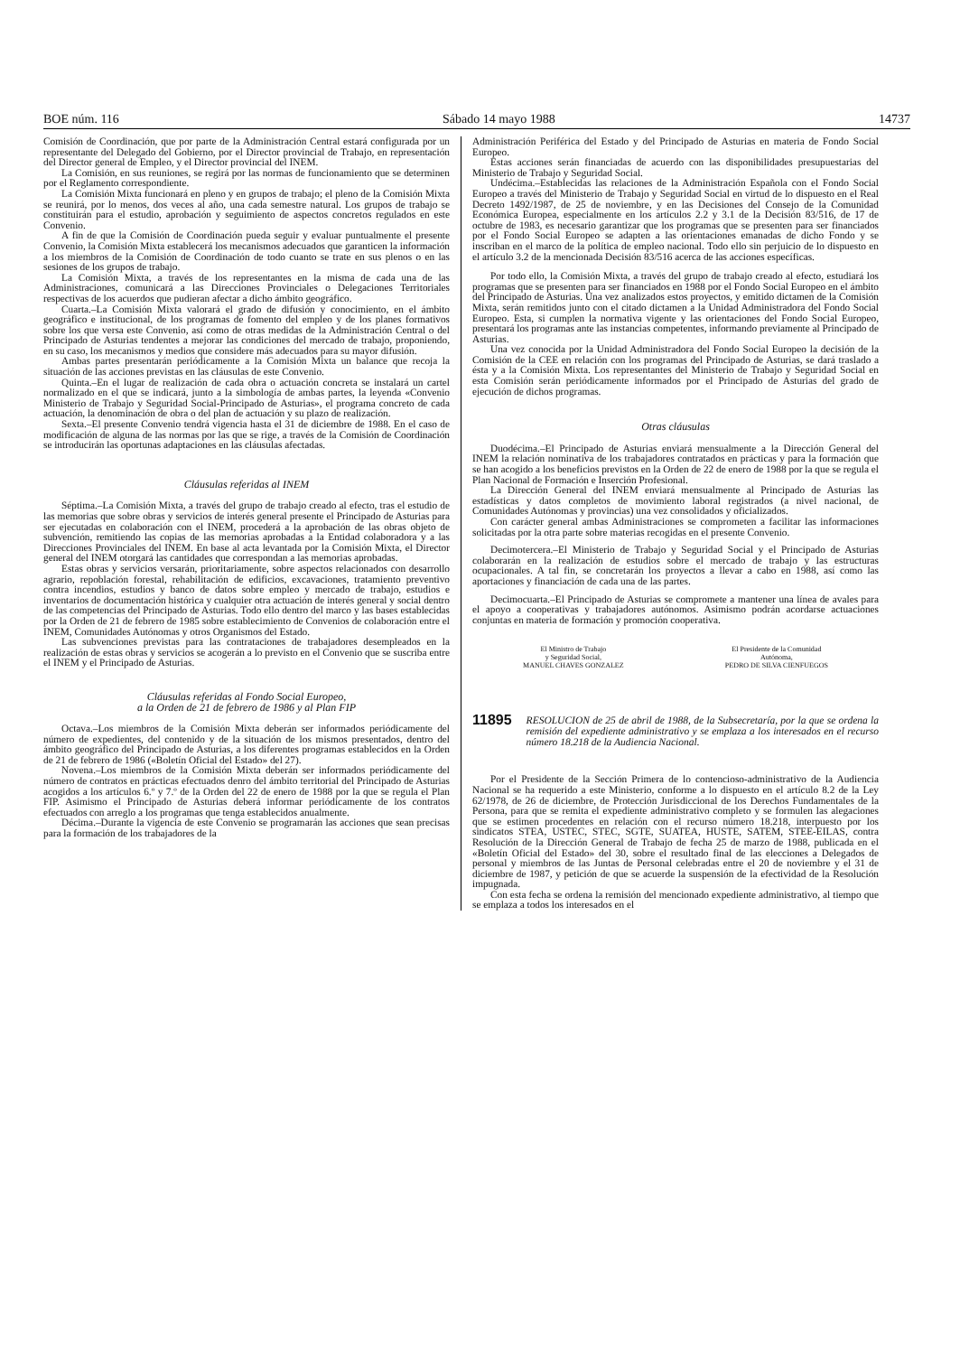BOE núm. 116 Sábado 14 mayo 1988 14737
Comisión de Coordinación, que por parte de la Administración Central estará configurada por un representante del Delegado del Gobierno, por el Director provincial de Trabajo, en representación del Director general de Empleo, y el Director provincial del INEM.
La Comisión, en sus reuniones, se regirá por las normas de funcionamiento que se determinen por el Reglamento correspondiente.
La Comisión Mixta funcionará en pleno y en grupos de trabajo; el pleno de la Comisión Mixta se reunirá, por lo menos, dos veces al año, una cada semestre natural. Los grupos de trabajo se constituirán para el estudio, aprobación y seguimiento de aspectos concretos regulados en este Convenio.
A fin de que la Comisión de Coordinación pueda seguir y evaluar puntualmente el presente Convenio, la Comisión Mixta establecerá los mecanismos adecuados que garanticen la información a los miembros de la Comisión de Coordinación de todo cuanto se trate en sus plenos o en las sesiones de los grupos de trabajo.
La Comisión Mixta, a través de los representantes en la misma de cada una de las Administraciones, comunicará a las Direcciones Provinciales o Delegaciones Territoriales respectivas de los acuerdos que pudieran afectar a dicho ámbito geográfico.
Cuarta.–La Comisión Mixta valorará el grado de difusión y conocimiento, en el ámbito geográfico e institucional, de los programas de fomento del empleo y de los planes formativos sobre los que versa este Convenio, así como de otras medidas de la Administración Central o del Principado de Asturias tendentes a mejorar las condiciones del mercado de trabajo, proponiendo, en su caso, los mecanismos y medios que considere más adecuados para su mayor difusión.
Ambas partes presentarán periódicamente a la Comisión Mixta un balance que recoja la situación de las acciones previstas en las cláusulas de este Convenio.
Quinta.–En el lugar de realización de cada obra o actuación concreta se instalará un cartel normalizado en el que se indicará, junto a la simbología de ambas partes, la leyenda «Convenio Ministerio de Trabajo y Seguridad Social-Principado de Asturias», el programa concreto de cada actuación, la denominación de obra o del plan de actuación y su plazo de realización.
Sexta.–El presente Convenio tendrá vigencia hasta el 31 de diciembre de 1988. En el caso de modificación de alguna de las normas por las que se rige, a través de la Comisión de Coordinación se introducirán las oportunas adaptaciones en las cláusulas afectadas.
Cláusulas referidas al INEM
Séptima.–La Comisión Mixta, a través del grupo de trabajo creado al efecto, tras el estudio de las memorias que sobre obras y servicios de interés general presente el Principado de Asturias para ser ejecutadas en colaboración con el INEM, procederá a la aprobación de las obras objeto de subvención, remitiendo las copias de las memorias aprobadas a la Entidad colaboradora y a las Direcciones Provinciales del INEM. En base al acta levantada por la Comisión Mixta, el Director general del INEM otorgará las cantidades que correspondan a las memorias aprobadas.
Estas obras y servicios versarán, prioritariamente, sobre aspectos relacionados con desarrollo agrario, repoblación forestal, rehabilitación de edificios, excavaciones, tratamiento preventivo contra incendios, estudios y banco de datos sobre empleo y mercado de trabajo, estudios e inventarios de documentación histórica y cualquier otra actuación de interés general y social dentro de las competencias del Principado de Asturias. Todo ello dentro del marco y las bases establecidas por la Orden de 21 de febrero de 1985 sobre establecimiento de Convenios de colaboración entre el INEM, Comunidades Autónomas y otros Organismos del Estado.
Las subvenciones previstas para las contrataciones de trabajadores desempleados en la realización de estas obras y servicios se acogerán a lo previsto en el Convenio que se suscriba entre el INEM y el Principado de Asturias.
Cláusulas referidas al Fondo Social Europeo,
a la Orden de 21 de febrero de 1986 y al Plan FIP
Octava.–Los miembros de la Comisión Mixta deberán ser informados periódicamente del número de expedientes, del contenido y de la situación de los mismos presentados, dentro del ámbito geográfico del Principado de Asturias, a los diferentes programas establecidos en la Orden de 21 de febrero de 1986 («Boletín Oficial del Estado» del 27).
Novena.–Los miembros de la Comisión Mixta deberán ser informados periódicamente del número de contratos en prácticas efectuados denro del ámbito territorial del Principado de Asturias acogidos a los artículos 6.º y 7.º de la Orden del 22 de enero de 1988 por la que se regula el Plan FIP. Asimismo el Principado de Asturias deberá informar periódicamente de los contratos efectuados con arreglo a los programas que tenga establecidos anualmente.
Décima.–Durante la vigencia de este Convenio se programarán las acciones que sean precisas para la formación de los trabajadores de la
Administración Periférica del Estado y del Principado de Asturias en materia de Fondo Social Europeo.
Estas acciones serán financiadas de acuerdo con las disponibilidades presupuestarias del Ministerio de Trabajo y Seguridad Social.
Undécima.–Establecidas las relaciones de la Administración Española con el Fondo Social Europeo a través del Ministerio de Trabajo y Seguridad Social en virtud de lo dispuesto en el Real Decreto 1492/1987, de 25 de noviembre, y en las Decisiones del Consejo de la Comunidad Económica Europea, especialmente en los artículos 2.2 y 3.1 de la Decisión 83/516, de 17 de octubre de 1983, es necesario garantizar que los programas que se presenten para ser financiados por el Fondo Social Europeo se adapten a las orientaciones emanadas de dicho Fondo y se inscriban en el marco de la política de empleo nacional. Todo ello sin perjuicio de lo dispuesto en el artículo 3.2 de la mencionada Decisión 83/516 acerca de las acciones específicas.
Por todo ello, la Comisión Mixta, a través del grupo de trabajo creado al efecto, estudiará los programas que se presenten para ser financiados en 1988 por el Fondo Social Europeo en el ámbito del Principado de Asturias. Una vez analizados estos proyectos, y emitido dictamen de la Comisión Mixta, serán remitidos junto con el citado dictamen a la Unidad Administradora del Fondo Social Europeo. Esta, si cumplen la normativa vigente y las orientaciones del Fondo Social Europeo, presentará los programas ante las instancias competentes, informando previamente al Principado de Asturias.
Una vez conocida por la Unidad Administradora del Fondo Social Europeo la decisión de la Comisión de la CEE en relación con los programas del Principado de Asturias, se dará traslado a ésta y a la Comisión Mixta. Los representantes del Ministerio de Trabajo y Seguridad Social en esta Comisión serán periódicamente informados por el Principado de Asturias del grado de ejecución de dichos programas.
Otras cláusulas
Duodécima.–El Principado de Asturias enviará mensualmente a la Dirección General del INEM la relación nominativa de los trabajadores contratados en prácticas y para la formación que se han acogido a los beneficios previstos en la Orden de 22 de enero de 1988 por la que se regula el Plan Nacional de Formación e Inserción Profesional.
La Dirección General del INEM enviará mensualmente al Principado de Asturias las estadísticas y datos completos de movimiento laboral registrados (a nivel nacional, de Comunidades Autónomas y provincias) una vez consolidados y oficializados.
Con carácter general ambas Administraciones se comprometen a facilitar las informaciones solicitadas por la otra parte sobre materias recogidas en el presente Convenio.
Decimotercera.–El Ministerio de Trabajo y Seguridad Social y el Principado de Asturias colaborarán en la realización de estudios sobre el mercado de trabajo y las estructuras ocupacionales. A tal fin, se concretarán los proyectos a llevar a cabo en 1988, así como las aportaciones y financiación de cada una de las partes.
Decimocuarta.–El Principado de Asturias se compromete a mantener una línea de avales para el apoyo a cooperativas y trabajadores autónomos. Asimismo podrán acordarse actuaciones conjuntas en materia de formación y promoción cooperativa.
El Ministro de Trabajo
y Seguridad Social,
MANUEL CHAVES GONZALEZ
El Presidente de la Comunidad
Autónoma,
PEDRO DE SILVA CIENFUEGOS
11895 RESOLUCION de 25 de abril de 1988, de la Subsecretaría, por la que se ordena la remisión del expediente administrativo y se emplaza a los interesados en el recurso número 18.218 de la Audiencia Nacional.
Por el Presidente de la Sección Primera de lo contencioso-administrativo de la Audiencia Nacional se ha requerido a este Ministerio, conforme a lo dispuesto en el artículo 8.2 de la Ley 62/1978, de 26 de diciembre, de Protección Jurisdiccional de los Derechos Fundamentales de la Persona, para que se remita el expediente administrativo completo y se formulen las alegaciones que se estimen procedentes en relación con el recurso número 18.218, interpuesto por los sindicatos STEA, USTEC, STEC, SGTE, SUATEA, HUSTE, SATEM, STEE-EILAS, contra Resolución de la Dirección General de Trabajo de fecha 25 de marzo de 1988, publicada en el «Boletín Oficial del Estado» del 30, sobre el resultado final de las elecciones a Delegados de personal y miembros de las Juntas de Personal celebradas entre el 20 de noviembre y el 31 de diciembre de 1987, y petición de que se acuerde la suspensión de la efectividad de la Resolución impugnada.
Con esta fecha se ordena la remisión del mencionado expediente administrativo, al tiempo que se emplaza a todos los interesados en el